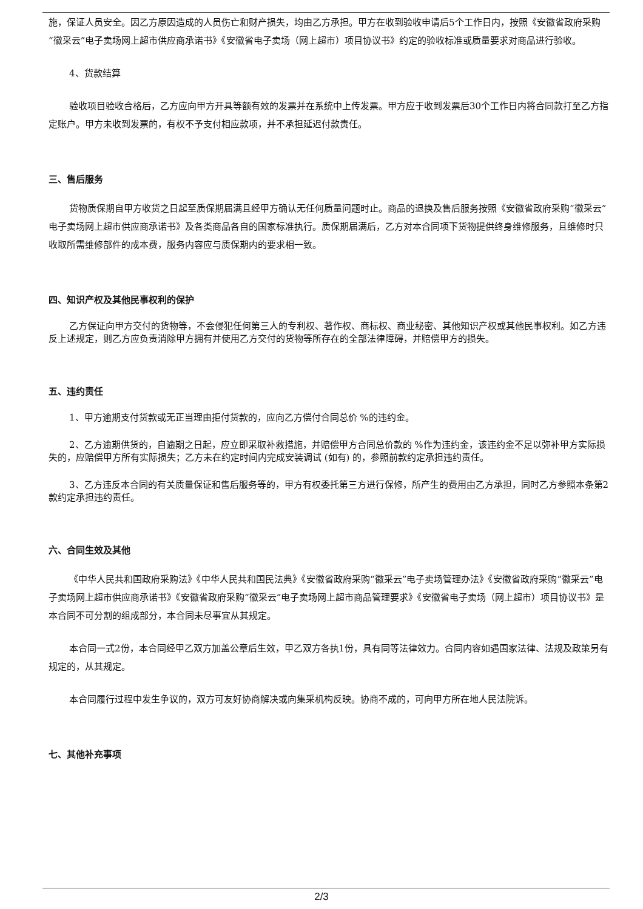施，保证人员安全。因乙方原因造成的人员伤亡和财产损失，均由乙方承担。甲方在收到验收申请后5个工作日内，按照《安徽省政府采购“徽采云”电子卖场网上超市供应商承诺书》《安徽省电子卖场（网上超市）项目协议书》约定的验收标准或质量要求对商品进行验收。
4、货款结算
验收项目验收合格后，乙方应向甲方开具等额有效的发票并在系统中上传发票。甲方应于收到发票后30个工作日内将合同款打至乙方指定账户。甲方未收到发票的，有权不予支付相应款项，并不承担延迟付款责任。
三、售后服务
货物质保期自甲方收货之日起至质保期届满且经甲方确认无任何质量问题时止。商品的退换及售后服务按照《安徽省政府采购“徽采云”电子卖场网上超市供应商承诺书》及各类商品各自的国家标准执行。质保期届满后，乙方对本合同项下货物提供终身维修服务，且维修时只收取所需维修部件的成本费，服务内容应与质保期内的要求相一致。
四、知识产权及其他民事权利的保护
乙方保证向甲方交付的货物等，不会侵犯任何第三人的专利权、著作权、商标权、商业秘密、其他知识产权或其他民事权利。如乙方违反上述规定，则乙方应负责消除甲方拥有并使用乙方交付的货物等所存在的全部法律障碍，并赔偿甲方的损失。
五、违约责任
1、甲方逾期支付货款或无正当理由拒付货款的，应向乙方偿付合同总价 %的违约金。
2、乙方逾期供货的，自逾期之日起，应立即采取补救措施，并赔偿甲方合同总价款的 %作为违约金，该违约金不足以弥补甲方实际损失的，应赔偿甲方所有实际损失；乙方未在约定时间内完成安装调试 (如有) 的，参照前款约定承担违约责任。
3、乙方违反本合同的有关质量保证和售后服务等的，甲方有权委托第三方进行保修，所产生的费用由乙方承担，同时乙方参照本条第2款约定承担违约责任。
六、合同生效及其他
《中华人民共和国政府采购法》《中华人民共和国民法典》《安徽省政府采购“徽采云”电子卖场管理办法》《安徽省政府采购“徽采云”电子卖场网上超市供应商承诺书》《安徽省政府采购“徽采云”电子卖场网上超市商品管理要求》《安徽省电子卖场（网上超市）项目协议书》是本合同不可分割的组成部分，本合同未尽事宜从其规定。
本合同一式2份，本合同经甲乙双方加盖公章后生效，甲乙双方各执1份，具有同等法律效力。合同内容如遇国家法律、法规及政策另有规定的，从其规定。
本合同履行过程中发生争议的，双方可友好协商解决或向集采机构反映。协商不成的，可向甲方所在地人民法院诉。
七、其他补充事项
2/3